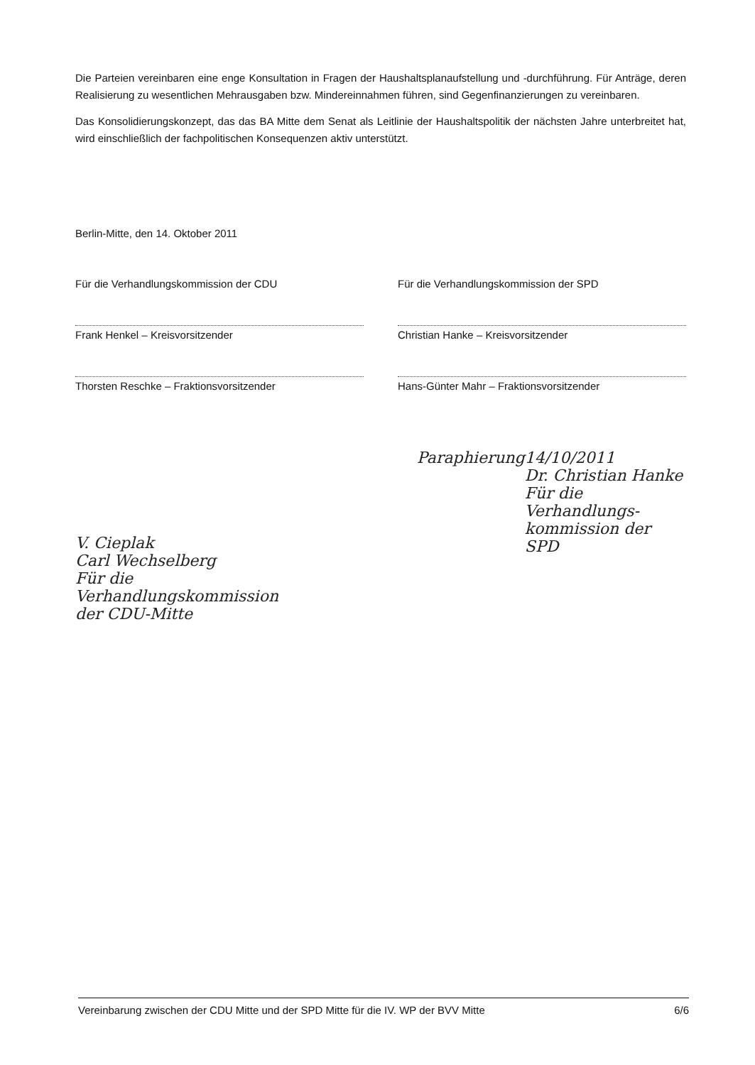Die Parteien vereinbaren eine enge Konsultation in Fragen der Haushaltsplanaufstellung und -durchführung. Für Anträge, deren Realisierung zu wesentlichen Mehrausgaben bzw. Mindereinnahmen führen, sind Gegenfinanzierungen zu vereinbaren.
Das Konsolidierungskonzept, das das BA Mitte dem Senat als Leitlinie der Haushaltspolitik der nächsten Jahre unterbreitet hat, wird einschließlich der fachpolitischen Konsequenzen aktiv unterstützt.
Berlin-Mitte, den 14. Oktober 2011
Für die Verhandlungskommission der CDU
Frank Henkel – Kreisvorsitzender
Thorsten Reschke – Fraktionsvorsitzender
Für die Verhandlungskommission der SPD
Christian Hanke – Kreisvorsitzender
Hans-Günter Mahr – Fraktionsvorsitzender
V. Cieplak
Carl Wechselberg
Für die Verhandlungskommission
der CDU-Mitte
Paraphierung 14/10/2011
Dr. Christian Hanke
Für die Verhandlungs-
kommission der SPD
Vereinbarung zwischen der CDU Mitte und der SPD Mitte für die IV. WP der BVV Mitte 6/6